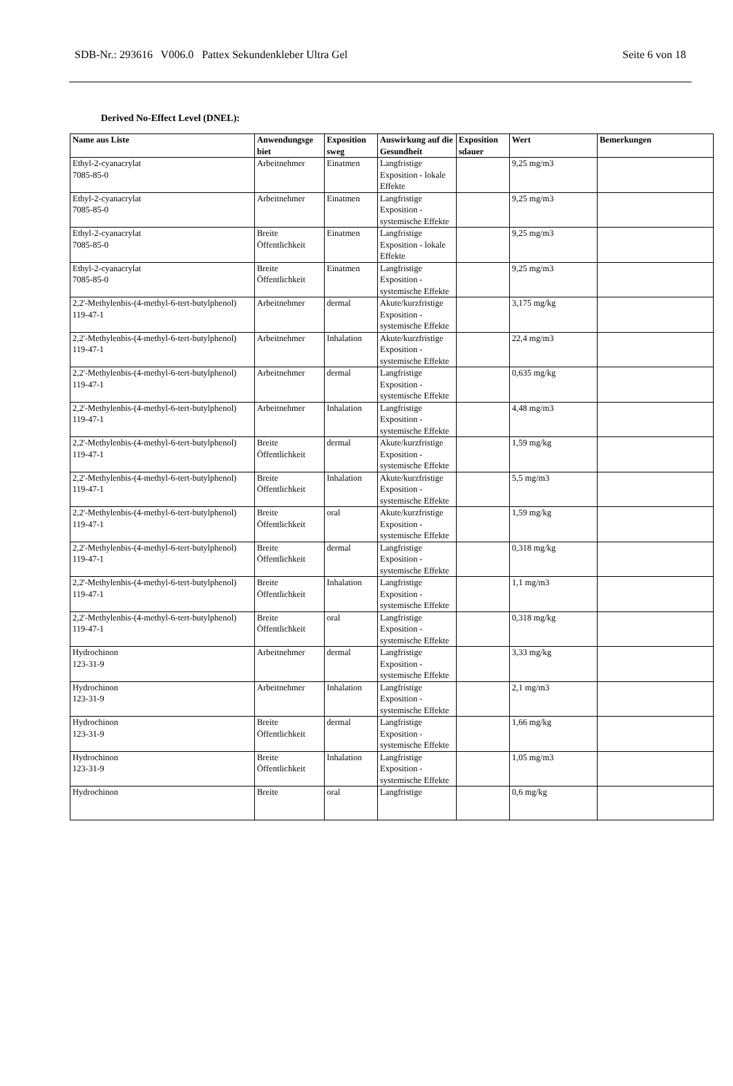SDB-Nr.: 293616 V006.0 Pattex Sekundenkleber Ultra Gel Seite 6 von 18
Derived No-Effect Level (DNEL):
| Name aus Liste | Anwendungsge biet | Exposition sweg | Auswirkung auf die Gesundheit | Exposition sdauer | Wert | Bemerkungen |
| --- | --- | --- | --- | --- | --- | --- |
| Ethyl-2-cyanacrylat 7085-85-0 | Arbeitnehmer | Einatmen | Langfristige Exposition - lokale Effekte | | 9,25 mg/m3 | |
| Ethyl-2-cyanacrylat 7085-85-0 | Arbeitnehmer | Einatmen | Langfristige Exposition - systemische Effekte | | 9,25 mg/m3 | |
| Ethyl-2-cyanacrylat 7085-85-0 | Breite Öffentlichkeit | Einatmen | Langfristige Exposition - lokale Effekte | | 9,25 mg/m3 | |
| Ethyl-2-cyanacrylat 7085-85-0 | Breite Öffentlichkeit | Einatmen | Langfristige Exposition - systemische Effekte | | 9,25 mg/m3 | |
| 2,2'-Methylenbis-(4-methyl-6-tert-butylphenol) 119-47-1 | Arbeitnehmer | dermal | Akute/kurzfristige Exposition - systemische Effekte | | 3,175 mg/kg | |
| 2,2'-Methylenbis-(4-methyl-6-tert-butylphenol) 119-47-1 | Arbeitnehmer | Inhalation | Akute/kurzfristige Exposition - systemische Effekte | | 22,4 mg/m3 | |
| 2,2'-Methylenbis-(4-methyl-6-tert-butylphenol) 119-47-1 | Arbeitnehmer | dermal | Langfristige Exposition - systemische Effekte | | 0,635 mg/kg | |
| 2,2'-Methylenbis-(4-methyl-6-tert-butylphenol) 119-47-1 | Arbeitnehmer | Inhalation | Langfristige Exposition - systemische Effekte | | 4,48 mg/m3 | |
| 2,2'-Methylenbis-(4-methyl-6-tert-butylphenol) 119-47-1 | Breite Öffentlichkeit | dermal | Akute/kurzfristige Exposition - systemische Effekte | | 1,59 mg/kg | |
| 2,2'-Methylenbis-(4-methyl-6-tert-butylphenol) 119-47-1 | Breite Öffentlichkeit | Inhalation | Akute/kurzfristige Exposition - systemische Effekte | | 5,5 mg/m3 | |
| 2,2'-Methylenbis-(4-methyl-6-tert-butylphenol) 119-47-1 | Breite Öffentlichkeit | oral | Akute/kurzfristige Exposition - systemische Effekte | | 1,59 mg/kg | |
| 2,2'-Methylenbis-(4-methyl-6-tert-butylphenol) 119-47-1 | Breite Öffentlichkeit | dermal | Langfristige Exposition - systemische Effekte | | 0,318 mg/kg | |
| 2,2'-Methylenbis-(4-methyl-6-tert-butylphenol) 119-47-1 | Breite Öffentlichkeit | Inhalation | Langfristige Exposition - systemische Effekte | | 1,1 mg/m3 | |
| 2,2'-Methylenbis-(4-methyl-6-tert-butylphenol) 119-47-1 | Breite Öffentlichkeit | oral | Langfristige Exposition - systemische Effekte | | 0,318 mg/kg | |
| Hydrochinon 123-31-9 | Arbeitnehmer | dermal | Langfristige Exposition - systemische Effekte | | 3,33 mg/kg | |
| Hydrochinon 123-31-9 | Arbeitnehmer | Inhalation | Langfristige Exposition - systemische Effekte | | 2,1 mg/m3 | |
| Hydrochinon 123-31-9 | Breite Öffentlichkeit | dermal | Langfristige Exposition - systemische Effekte | | 1,66 mg/kg | |
| Hydrochinon 123-31-9 | Breite Öffentlichkeit | Inhalation | Langfristige Exposition - systemische Effekte | | 1,05 mg/m3 | |
| Hydrochinon | Breite | oral | Langfristige | | 0,6 mg/kg | |